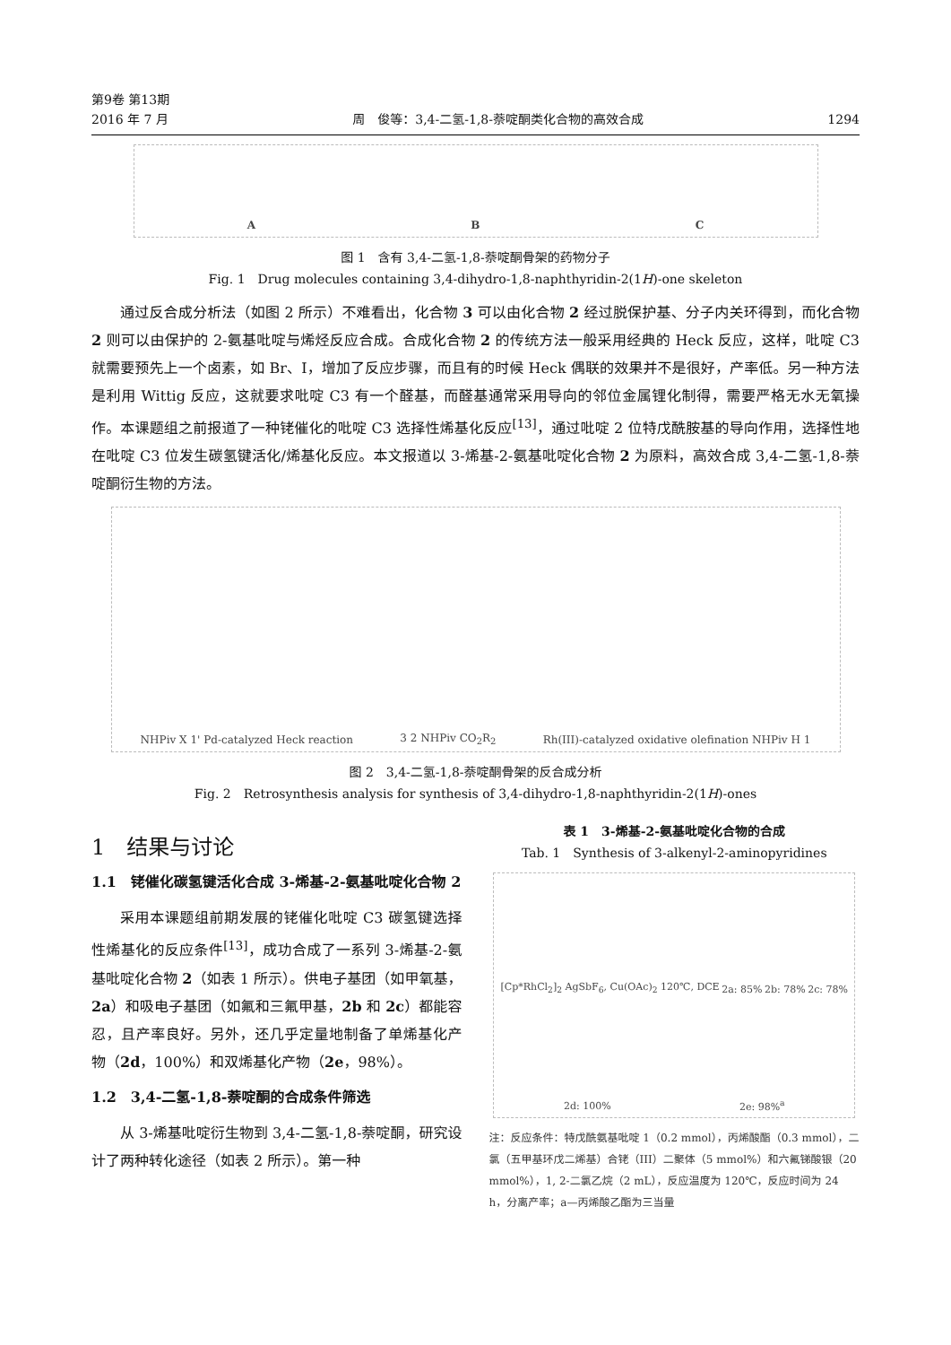第9卷 第13期
2016 年 7 月 周　俊等：3,4-二氢-1,8-萘啶酮类化合物的高效合成 1294
A B C
图 1　含有 3,4-二氢-1,8-萘啶酮骨架的药物分子
Fig. 1　Drug molecules containing 3,4-dihydro-1,8-naphthyridin-2(1H)-one skeleton
通过反合成分析法（如图 2 所示）不难看出，化合物 3 可以由化合物 2 经过脱保护基、分子内关环得到，而化合物 2 则可以由保护的 2-氨基吡啶与烯烃反应合成。合成化合物 2 的传统方法一般采用经典的 Heck 反应，这样，吡啶 C3 就需要预先上一个卤素，如 Br、I，增加了反应步骤，而且有的时候 Heck 偶联的效果并不是很好，产率低。另一种方法是利用 Wittig 反应，这就要求吡啶 C3 有一个醛基，而醛基通常采用导向的邻位金属锂化制得，需要严格无水无氧操作。本课题组之前报道了一种铑催化的吡啶 C3 选择性烯基化反应<sup>[13]</sup>，通过吡啶 2 位特戊酰胺基的导向作用，选择性地在吡啶 C3 位发生碳氢键活化/烯基化反应。本文报道以 3-烯基-2-氨基吡啶化合物 2 为原料，高效合成 3,4-二氢-1,8-萘啶酮衍生物的方法。
NHPiv X 1' Pd-catalyzed Heck reaction 3 2 NHPiv CO<sub>2</sub>R<sub>2</sub> Rh(III)-catalyzed oxidative olefination NHPiv H 1
图 2　3,4-二氢-1,8-萘啶酮骨架的反合成分析
Fig. 2　Retrosynthesis analysis for synthesis of 3,4-dihydro-1,8-naphthyridin-2(1H)-ones
1　结果与讨论
1.1　铑催化碳氢键活化合成 3-烯基-2-氨基吡啶化合物 2
采用本课题组前期发展的铑催化吡啶 C3 碳氢键选择性烯基化的反应条件<sup>[13]</sup>，成功合成了一系列 3-烯基-2-氨基吡啶化合物 2（如表 1 所示）。供电子基团（如甲氧基，2a）和吸电子基团（如氟和三氟甲基，2b 和 2c）都能容忍，且产率良好。另外，还几乎定量地制备了单烯基化产物（2d，100%）和双烯基化产物（2e，98%）。
1.2　3,4-二氢-1,8-萘啶酮的合成条件筛选
从 3-烯基吡啶衍生物到 3,4-二氢-1,8-萘啶酮，研究设计了两种转化途径（如表 2 所示）。第一种
表 1　3-烯基-2-氨基吡啶化合物的合成
Tab. 1　Synthesis of 3-alkenyl-2-aminopyridines
[Cp*RhCl<sub>2</sub>]<sub>2</sub> AgSbF<sub>6</sub>, Cu(OAc)<sub>2</sub> 120℃, DCE 2a: 85% 2b: 78% 2c: 78% 2d: 100% 2e: 98%<sup>a</sup>
注：反应条件：特戊酰氨基吡啶 1（0.2 mmol），丙烯酸酯（0.3 mmol），二氯（五甲基环戊二烯基）合铑（III）二聚体（5 mmol%）和六氟锑酸银（20 mmol%），1, 2-二氯乙烷（2 mL），反应温度为 120℃，反应时间为 24 h，分离产率；a—丙烯酸乙酯为三当量